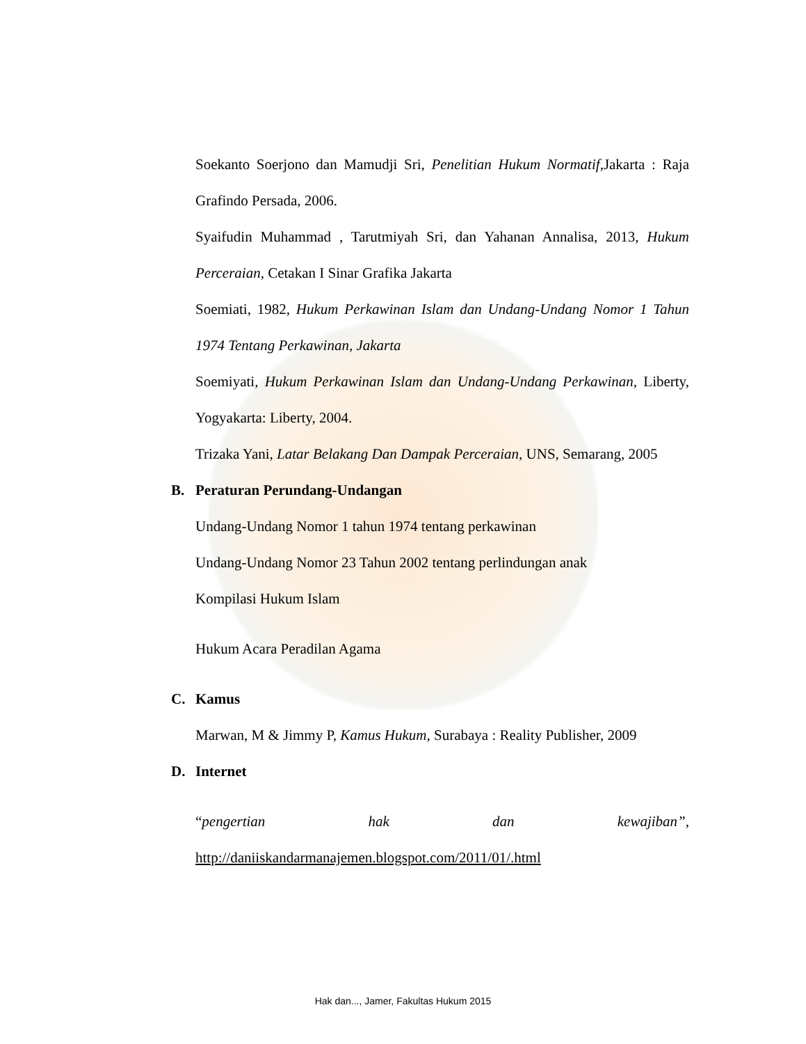Soekanto Soerjono dan Mamudji Sri, Penelitian Hukum Normatif,Jakarta : Raja Grafindo Persada, 2006.
Syaifudin Muhammad , Tarutmiyah Sri, dan Yahanan Annalisa, 2013, Hukum Perceraian, Cetakan I Sinar Grafika Jakarta
Soemiati, 1982, Hukum Perkawinan Islam dan Undang-Undang Nomor 1 Tahun 1974 Tentang Perkawinan, Jakarta
Soemiyati, Hukum Perkawinan Islam dan Undang-Undang Perkawinan, Liberty, Yogyakarta: Liberty, 2004.
Trizaka Yani, Latar Belakang Dan Dampak Perceraian, UNS, Semarang, 2005
B. Peraturan Perundang-Undangan
Undang-Undang Nomor 1 tahun 1974 tentang perkawinan
Undang-Undang Nomor 23 Tahun 2002 tentang perlindungan anak
Kompilasi Hukum Islam
Hukum Acara Peradilan Agama
C. Kamus
Marwan, M & Jimmy P, Kamus Hukum, Surabaya : Reality Publisher, 2009
D. Internet
“pengertian hak dan kewajiban”,
http://daniiskandarmanajemen.blogspot.com/2011/01/.html
Hak dan..., Jamer, Fakultas Hukum 2015